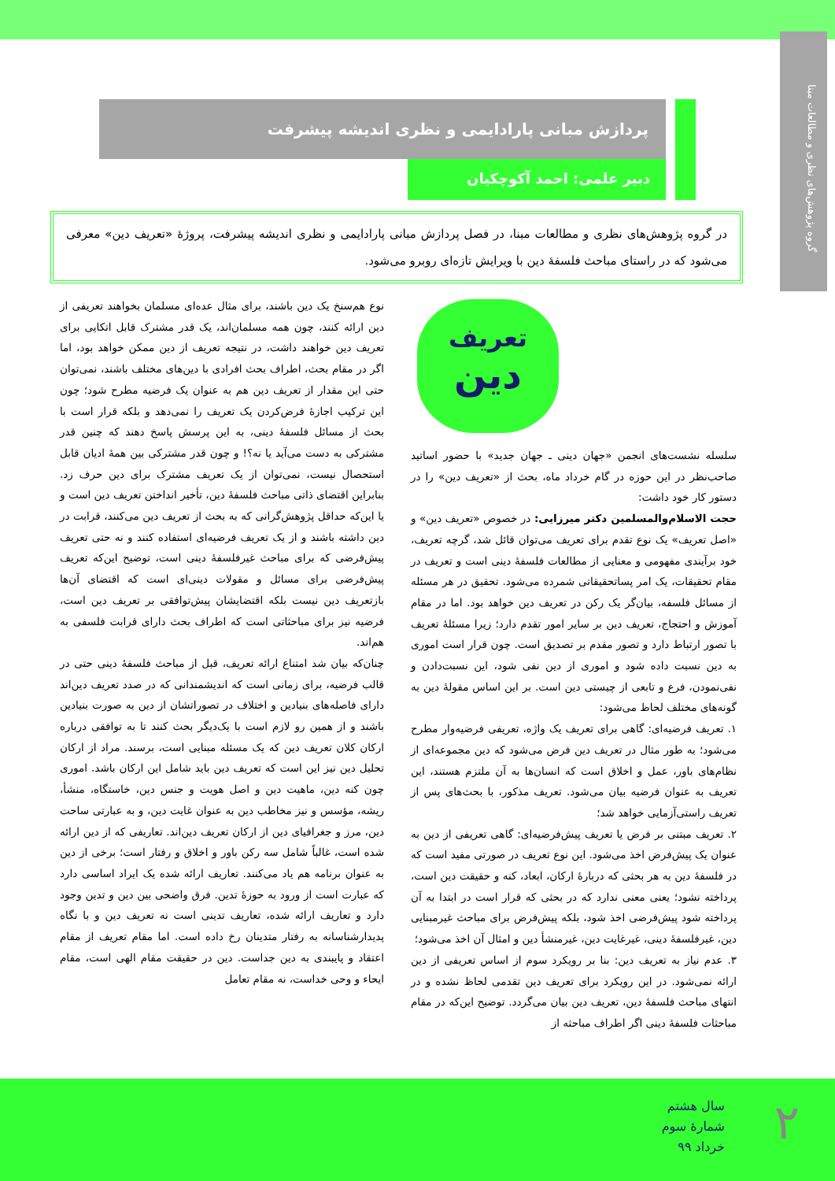گروه پژوهش‌های نظری و مطالعات مبنا
پردازش مبانی پارادایمی و نظری اندیشه پیشرفت
دبیر علمی: احمد آکوچکیان
در گروه پژوهش‌های نظری و مطالعات مبنا، در فصل پردازش مبانی پارادایمی و نظری اندیشه پیشرفت، پروژۀ «تعریف دین» معرفی می‌شود که در راستای مباحث فلسفۀ دین با ویرایش تازه‌ای روبرو می‌شود.
تعریف
دین
سلسله نشست‌های انجمن «جهان دینی ـ جهان جدید» با حضور اساتید صاحب‌نظر در این حوزه در گام خرداد ماه، بحث از «تعریف دین» را در دستور کار خود داشت:
حجت الاسلام‌والمسلمین دکتر میرزایی: در خصوص «تعریف دین» و «اصل تعریف» یک نوع تقدم برای تعریف می‌توان قائل شد، گرچه تعریف، خود برآیندی مفهومی و معنایی از مطالعات فلسفۀ دینی است و تعریف در مقام تحقیقات، یک امر پساتحقیقاتی شمرده می‌شود. تحقیق در هر مسئله از مسائل فلسفه، بیان‌گر یک رکن در تعریف دین خواهد بود. اما در مقام آموزش و احتجاج، تعریف دین بر سایر امور تقدم دارد؛ زیرا مسئلۀ تعریف با تصور ارتباط دارد و تصور مقدم بر تصدیق است. چون قرار است اموری به دین نسبت داده شود و اموری از دین نفی شود، این نسبت‌دادن و نفی‌نمودن، فرع و تابعی از چیستی دین است. بر این اساس مقولۀ دین به گونه‌های مختلف لحاظ می‌شود:
۱. تعریف فرضیه‌ای: گاهی برای تعریف یک واژه، تعریفی فرضیه‌وار مطرح می‌شود؛ به طور مثال در تعریف دین فرض می‌شود که دین مجموعه‌ای از نظام‌های باور، عمل و اخلاق است که انسان‌ها به آن ملتزم هستند، این تعریف به عنوان فرضیه بیان می‌شود. تعریف مذکور، با بحث‌های پس از تعریف راستی‌آزمایی خواهد شد؛
۲. تعریف مبتنی بر فرض یا تعریف پیش‌فرضیه‌ای: گاهی تعریفی از دین به عنوان یک پیش‌فرض اخذ می‌شود. این نوع تعریف در صورتی مفید است که در فلسفۀ دین به هر بحثی که دربارۀ ارکان، ابعاد، کنه و حقیقت دین است، پرداخته نشود؛ یعنی معنی ندارد که در بحثی که قرار است در ابتدا به آن پرداخته شود پیش‌فرضی اخذ شود، بلکه پیش‌فرض برای مباحث غیرمبنایی دین، غیرفلسفۀ دینی، غیرغایت دین، غیرمنشأ دین و امثال آن اخذ می‌شود؛
۳. عدم نیاز به تعریف دین: بنا بر رویکرد سوم از اساس تعریفی از دین ارائه نمی‌شود. در این رویکرد برای تعریف دین تقدمی لحاظ نشده و در انتهای مباحث فلسفۀ دین، تعریف دین بیان می‌گردد. توضیح این‌که در مقام مباحثات فلسفۀ دینی اگر اطراف مباحثه از
نوع هم‌سنخ یک دین باشند، برای مثال عده‌ای مسلمان بخواهند تعریفی از دین ارائه کنند، چون همه مسلمان‌اند، یک قدر مشترک قابل اتکایی برای تعریف دین خواهند داشت، در نتیجه تعریف از دین ممکن خواهد بود، اما اگر در مقام بحث، اطراف بحث افرادی با دین‌های مختلف باشند، نمی‌توان حتی این مقدار از تعریف دین هم به عنوان یک فرضیه مطرح شود؛ چون این ترکیب اجازۀ فرض‌کردن یک تعریف را نمی‌دهد و بلکه قرار است با بحث از مسائل فلسفۀ دینی، به این پرسش پاسخ دهند که چنین قدر مشترکی به دست می‌آید یا نه؟! و چون قدر مشترکی بین همۀ ادیان قابل استحصال نیست، نمی‌توان از یک تعریف مشترک برای دین حرف زد. بنابراین اقتضای ذاتی مباحث فلسفۀ دین، تأخیر انداختن تعریف دین است و یا این‌که حداقل پژوهش‌گرانی که به بحث از تعریف دین می‌کنند، قرابت در دین داشته باشند و از یک تعریف فرضیه‌ای استفاده کنند و نه حتی تعریف پیش‌فرضی که برای مباحث غیرفلسفۀ دینی است، توضیح این‌که تعریف پیش‌فرضی برای مسائل و مقولات دینی‌ای است که اقتضای آن‌ها بازتعریف دین نیست بلکه اقتضایشان پیش‌توافقی بر تعریف دین است، فرضیه نیز برای مباحثاتی است که اطراف بحث دارای قرابت فلسفی به هم‌اند.
چنان‌که بیان شد امتناع ارائه تعریف، قبل از مباحث فلسفۀ دینی حتی در قالب فرضیه، برای زمانی است که اندیشمندانی که در صدد تعریف دین‌اند دارای فاصله‌های بنیادین و اختلاف در تصوراتشان از دین به صورت بنیادین باشند و از همین رو لازم است با یک‌دیگر بحث کنند تا به توافقی درباره ارکان کلان تعریف دین که یک مسئله مبنایی است، برسند. مراد از ارکان تحلیل دین نیز این است که تعریف دین باید شامل این ارکان باشد. اموری چون کنه دین، ماهیت دین و اصل هویت و جنس دین، خاستگاه، منشأ، ریشه، مؤسس و نیز مخاطب دین به عنوان غایت دین، و به عبارتی ساحت دین، مرز و جغرافیای دین از ارکان تعریف دین‌اند. تعاریفی که از دین ارائه شده است، غالباً شامل سه رکن باور و اخلاق و رفتار است؛ برخی از دین به عنوان برنامه هم یاد می‌کنند. تعاریف ارائه شده یک ایراد اساسی دارد که عبارت است از ورود به حوزۀ تدین. فرق واضحی بین دین و تدین وجود دارد و تعاریف ارائه شده، تعاریف تدینی است نه تعریف دین و با نگاه پدیدارشناسانه به رفتار متدینان رخ داده است. اما مقام تعریف از مقام اعتقاد و پایبندی به دین جداست. دین در حقیقت مقام الهی است، مقام ایحاء و وحی خداست، نه مقام تعامل
سال هشتم
شمارۀ سوم
خرداد ۹۹
۲